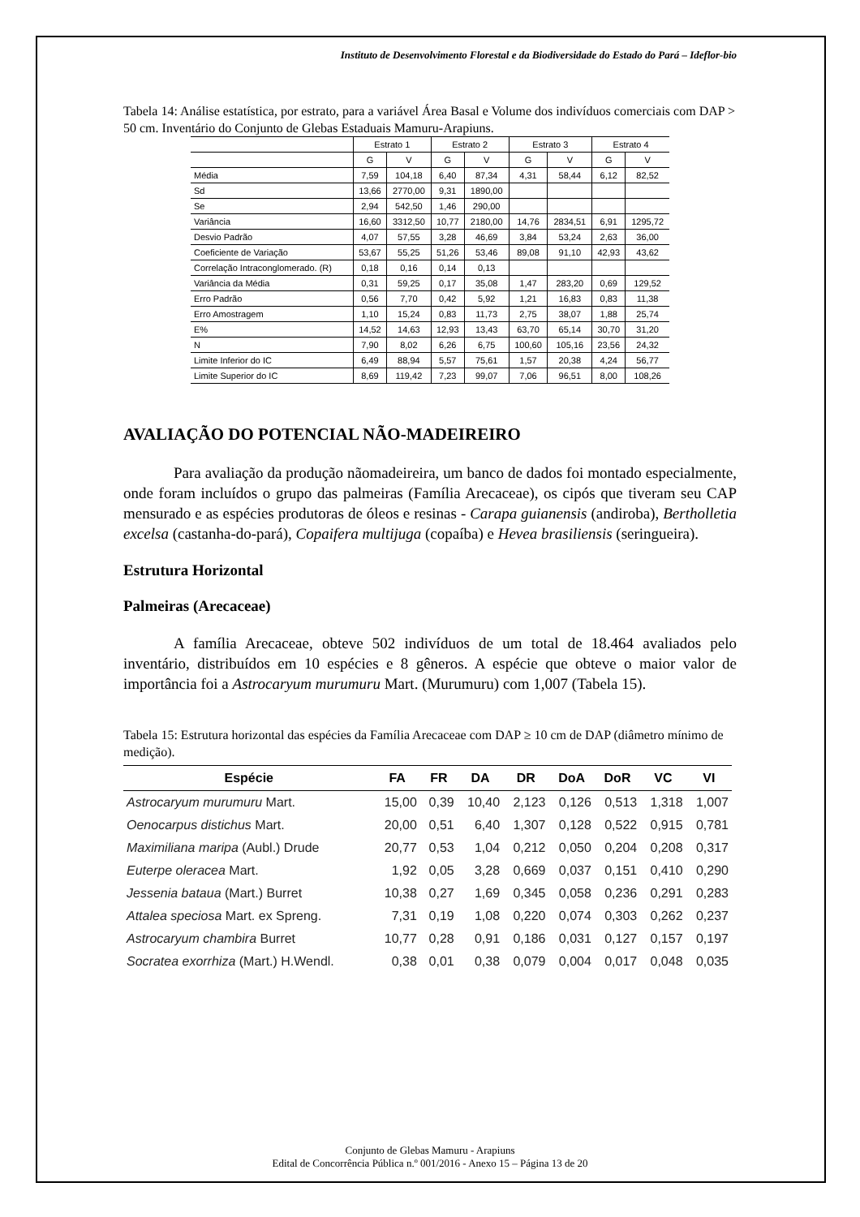Instituto de Desenvolvimento Florestal e da Biodiversidade do Estado do Pará – Ideflor-bio
Tabela 14: Análise estatística, por estrato, para a variável Área Basal e Volume dos indivíduos comerciais com DAP > 50 cm. Inventário do Conjunto de Glebas Estaduais Mamuru-Arapiuns.
| | Estrato 1 | | Estrato 2 | | Estrato 3 | | Estrato 4 | |
| --- | --- | --- | --- | --- | --- | --- | --- | --- |
| | G | V | G | V | G | V | G | V |
| Média | 7,59 | 104,18 | 6,40 | 87,34 | 4,31 | 58,44 | 6,12 | 82,52 |
| Sd | 13,66 | 2770,00 | 9,31 | 1890,00 | | | | |
| Se | 2,94 | 542,50 | 1,46 | 290,00 | | | | |
| Variância | 16,60 | 3312,50 | 10,77 | 2180,00 | 14,76 | 2834,51 | 6,91 | 1295,72 |
| Desvio Padrão | 4,07 | 57,55 | 3,28 | 46,69 | 3,84 | 53,24 | 2,63 | 36,00 |
| Coeficiente de Variação | 53,67 | 55,25 | 51,26 | 53,46 | 89,08 | 91,10 | 42,93 | 43,62 |
| Correlação Intraconglomerado. (R) | 0,18 | 0,16 | 0,14 | 0,13 | | | | |
| Variância da Média | 0,31 | 59,25 | 0,17 | 35,08 | 1,47 | 283,20 | 0,69 | 129,52 |
| Erro Padrão | 0,56 | 7,70 | 0,42 | 5,92 | 1,21 | 16,83 | 0,83 | 11,38 |
| Erro Amostragem | 1,10 | 15,24 | 0,83 | 11,73 | 2,75 | 38,07 | 1,88 | 25,74 |
| E% | 14,52 | 14,63 | 12,93 | 13,43 | 63,70 | 65,14 | 30,70 | 31,20 |
| N | 7,90 | 8,02 | 6,26 | 6,75 | 100,60 | 105,16 | 23,56 | 24,32 |
| Limite Inferior do IC | 6,49 | 88,94 | 5,57 | 75,61 | 1,57 | 20,38 | 4,24 | 56,77 |
| Limite Superior do IC | 8,69 | 119,42 | 7,23 | 99,07 | 7,06 | 96,51 | 8,00 | 108,26 |
AVALIAÇÃO DO POTENCIAL NÃO-MADEIREIRO
Para avaliação da produção nãomadeireira, um banco de dados foi montado especialmente, onde foram incluídos o grupo das palmeiras (Família Arecaceae), os cipós que tiveram seu CAP mensurado e as espécies produtoras de óleos e resinas - Carapa guianensis (andiroba), Bertholletia excelsa (castanha-do-pará), Copaifera multijuga (copaíba) e Hevea brasiliensis (seringueira).
Estrutura Horizontal
Palmeiras (Arecaceae)
A família Arecaceae, obteve 502 indivíduos de um total de 18.464 avaliados pelo inventário, distribuídos em 10 espécies e 8 gêneros. A espécie que obteve o maior valor de importância foi a Astrocaryum murumuru Mart. (Murumuru) com 1,007 (Tabela 15).
Tabela 15: Estrutura horizontal das espécies da Família Arecaceae com DAP ≥ 10 cm de DAP (diâmetro mínimo de medição).
| Espécie | FA | FR | DA | DR | DoA | DoR | VC | VI |
| --- | --- | --- | --- | --- | --- | --- | --- | --- |
| Astrocaryum murumuru Mart. | 15,00 | 0,39 | 10,40 | 2,123 | 0,126 | 0,513 | 1,318 | 1,007 |
| Oenocarpus distichus Mart. | 20,00 | 0,51 | 6,40 | 1,307 | 0,128 | 0,522 | 0,915 | 0,781 |
| Maximiliana maripa (Aubl.) Drude | 20,77 | 0,53 | 1,04 | 0,212 | 0,050 | 0,204 | 0,208 | 0,317 |
| Euterpe oleracea Mart. | 1,92 | 0,05 | 3,28 | 0,669 | 0,037 | 0,151 | 0,410 | 0,290 |
| Jessenia bataua (Mart.) Burret | 10,38 | 0,27 | 1,69 | 0,345 | 0,058 | 0,236 | 0,291 | 0,283 |
| Attalea speciosa Mart. ex Spreng. | 7,31 | 0,19 | 1,08 | 0,220 | 0,074 | 0,303 | 0,262 | 0,237 |
| Astrocaryum chambira Burret | 10,77 | 0,28 | 0,91 | 0,186 | 0,031 | 0,127 | 0,157 | 0,197 |
| Socratea exorrhiza (Mart.) H.Wendl. | 0,38 | 0,01 | 0,38 | 0,079 | 0,004 | 0,017 | 0,048 | 0,035 |
Conjunto de Glebas Mamuru - Arapiuns
Edital de Concorrência Pública n.º 001/2016 - Anexo 15 – Página 13 de 20